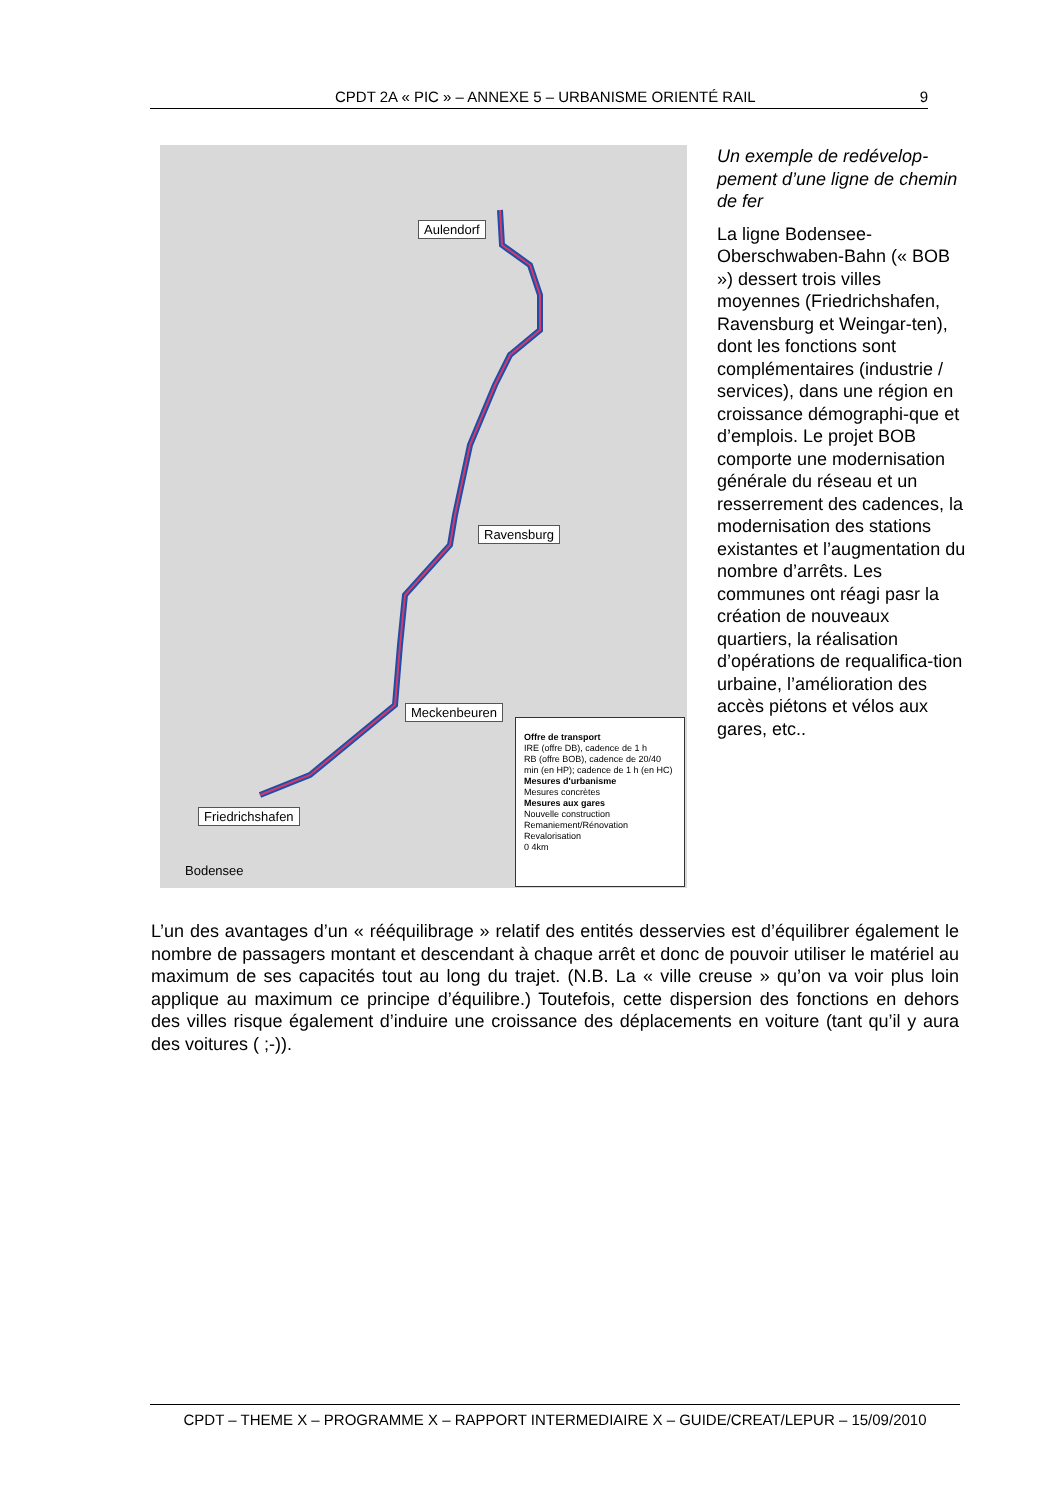CPDT 2A « PIC » – ANNEXE 5 – URBANISME ORIENTÉ RAIL 9
Aulendorf
Ravensburg
Meckenbeuren
Friedrichshafen
Bodensee
Offre de transport
IRE (offre DB), cadence de 1 h
RB (offre BOB), cadence de 20/40 min (en HP); cadence de 1 h (en HC)
Mesures d'urbanisme
Mesures concrètes
Mesures aux gares
Nouvelle construction
Remaniement/Rénovation
Revalorisation
0 4km
Un exemple de redévelop-pement d’une ligne de chemin de fer
La ligne Bodensee-Oberschwaben-Bahn (« BOB ») dessert trois villes moyennes (Friedrichshafen, Ravensburg et Weingar-ten), dont les fonctions sont complémentaires (industrie / services), dans une région en croissance démographi-que et d’emplois. Le projet BOB comporte une modernisation générale du réseau et un resserrement des cadences, la modernisation des stations existantes et l’augmentation du nombre d’arrêts. Les communes ont réagi pasr la création de nouveaux quartiers, la réalisation d’opérations de requalifica-tion urbaine, l’amélioration des accès piétons et vélos aux gares, etc..
L’un des avantages d’un « rééquilibrage » relatif des entités desservies est d’équilibrer également le nombre de passagers montant et descendant à chaque arrêt et donc de pouvoir utiliser le matériel au maximum de ses capacités tout au long du trajet. (N.B. La « ville creuse » qu’on va voir plus loin applique au maximum ce principe d’équilibre.) Toutefois, cette dispersion des fonctions en dehors des villes risque également d’induire une croissance des déplacements en voiture (tant qu’il y aura des voitures ( ;-)).
CPDT – THEME X – PROGRAMME X – RAPPORT INTERMEDIAIRE X – GUIDE/CREAT/LEPUR – 15/09/2010